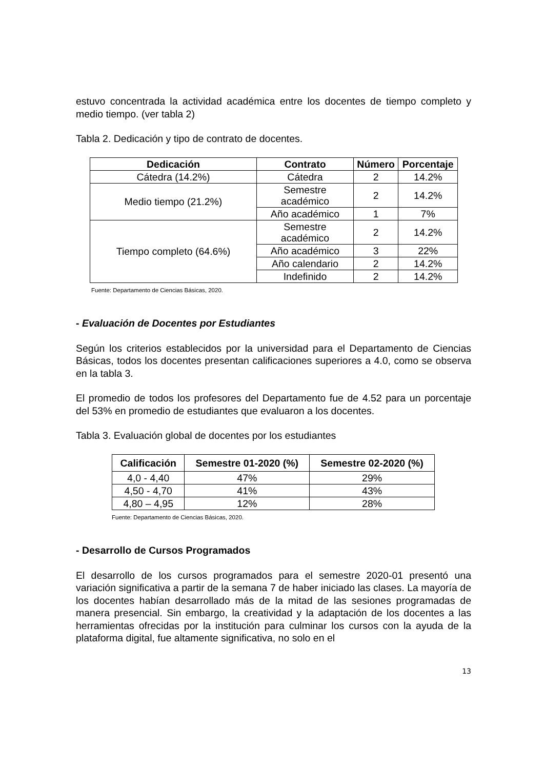estuvo concentrada la actividad académica entre los docentes de tiempo completo y medio tiempo. (ver tabla 2)
Tabla 2. Dedicación y tipo de contrato de docentes.
| Dedicación | Contrato | Número | Porcentaje |
| --- | --- | --- | --- |
| Cátedra (14.2%) | Cátedra | 2 | 14.2% |
| Medio tiempo (21.2%) | Semestre académico | 2 | 14.2% |
| | Año académico | 1 | 7% |
| Tiempo completo (64.6%) | Semestre académico | 2 | 14.2% |
| | Año académico | 3 | 22% |
| | Año calendario | 2 | 14.2% |
| | Indefinido | 2 | 14.2% |
Fuente: Departamento de Ciencias Básicas, 2020.
- Evaluación de Docentes por Estudiantes
Según los criterios establecidos por la universidad para el Departamento de Ciencias Básicas, todos los docentes presentan calificaciones superiores a 4.0, como se observa en la tabla 3.
El promedio de todos los profesores del Departamento fue de 4.52 para un porcentaje del 53% en promedio de estudiantes que evaluaron a los docentes.
Tabla 3. Evaluación global de docentes por los estudiantes
| Calificación | Semestre 01-2020 (%) | Semestre 02-2020 (%) |
| --- | --- | --- |
| 4,0 - 4,40 | 47% | 29% |
| 4,50 - 4,70 | 41% | 43% |
| 4,80 – 4,95 | 12% | 28% |
Fuente: Departamento de Ciencias Básicas, 2020.
- Desarrollo de Cursos Programados
El desarrollo de los cursos programados para el semestre 2020-01 presentó una variación significativa a partir de la semana 7 de haber iniciado las clases. La mayoría de los docentes habían desarrollado más de la mitad de las sesiones programadas de manera presencial. Sin embargo, la creatividad y la adaptación de los docentes a las herramientas ofrecidas por la institución para culminar los cursos con la ayuda de la plataforma digital, fue altamente significativa, no solo en el
13